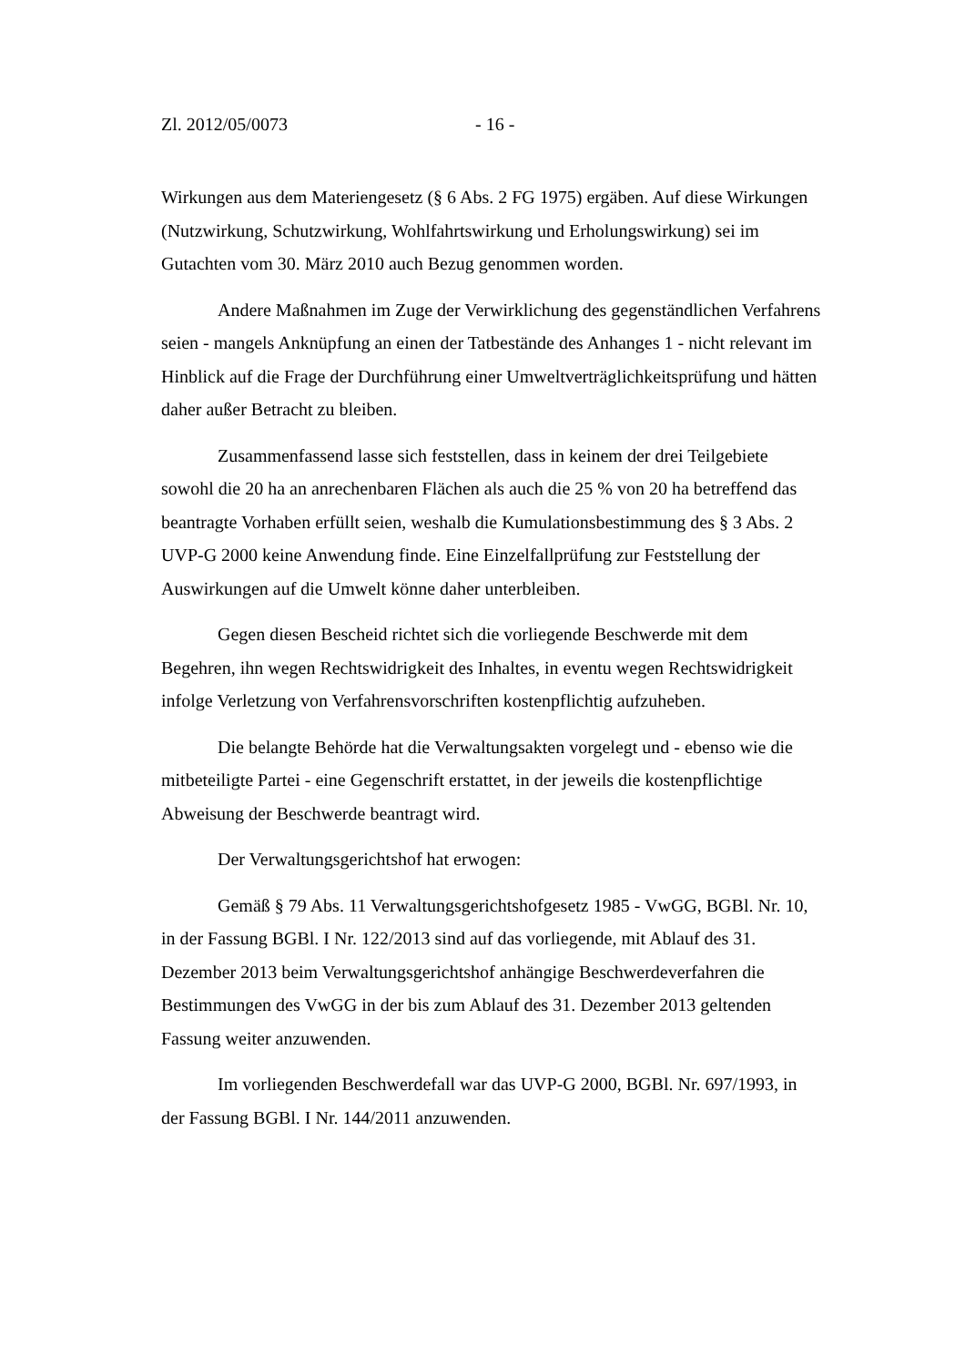Zl. 2012/05/0073 - 16 -
Wirkungen aus dem Materiengesetz (§ 6 Abs. 2 FG 1975) ergäben. Auf diese Wirkungen (Nutzwirkung, Schutzwirkung, Wohlfahrtswirkung und Erholungswirkung) sei im Gutachten vom 30. März 2010 auch Bezug genommen worden.
Andere Maßnahmen im Zuge der Verwirklichung des gegenständlichen Verfahrens seien - mangels Anknüpfung an einen der Tatbestände des Anhanges 1 - nicht relevant im Hinblick auf die Frage der Durchführung einer Umweltverträglichkeitsprüfung und hätten daher außer Betracht zu bleiben.
Zusammenfassend lasse sich feststellen, dass in keinem der drei Teilgebiete sowohl die 20 ha an anrechenbaren Flächen als auch die 25 % von 20 ha betreffend das beantragte Vorhaben erfüllt seien, weshalb die Kumulationsbestimmung des § 3 Abs. 2 UVP-G 2000 keine Anwendung finde. Eine Einzelfallprüfung zur Feststellung der Auswirkungen auf die Umwelt könne daher unterbleiben.
Gegen diesen Bescheid richtet sich die vorliegende Beschwerde mit dem Begehren, ihn wegen Rechtswidrigkeit des Inhaltes, in eventu wegen Rechtswidrigkeit infolge Verletzung von Verfahrensvorschriften kostenpflichtig aufzuheben.
Die belangte Behörde hat die Verwaltungsakten vorgelegt und - ebenso wie die mitbeteiligte Partei - eine Gegenschrift erstattet, in der jeweils die kostenpflichtige Abweisung der Beschwerde beantragt wird.
Der Verwaltungsgerichtshof hat erwogen:
Gemäß § 79 Abs. 11 Verwaltungsgerichtshofgesetz 1985 - VwGG, BGBl. Nr. 10, in der Fassung BGBl. I Nr. 122/2013 sind auf das vorliegende, mit Ablauf des 31. Dezember 2013 beim Verwaltungsgerichtshof anhängige Beschwerdeverfahren die Bestimmungen des VwGG in der bis zum Ablauf des 31. Dezember 2013 geltenden Fassung weiter anzuwenden.
Im vorliegenden Beschwerdefall war das UVP-G 2000, BGBl. Nr. 697/1993, in der Fassung BGBl. I Nr. 144/2011 anzuwenden.